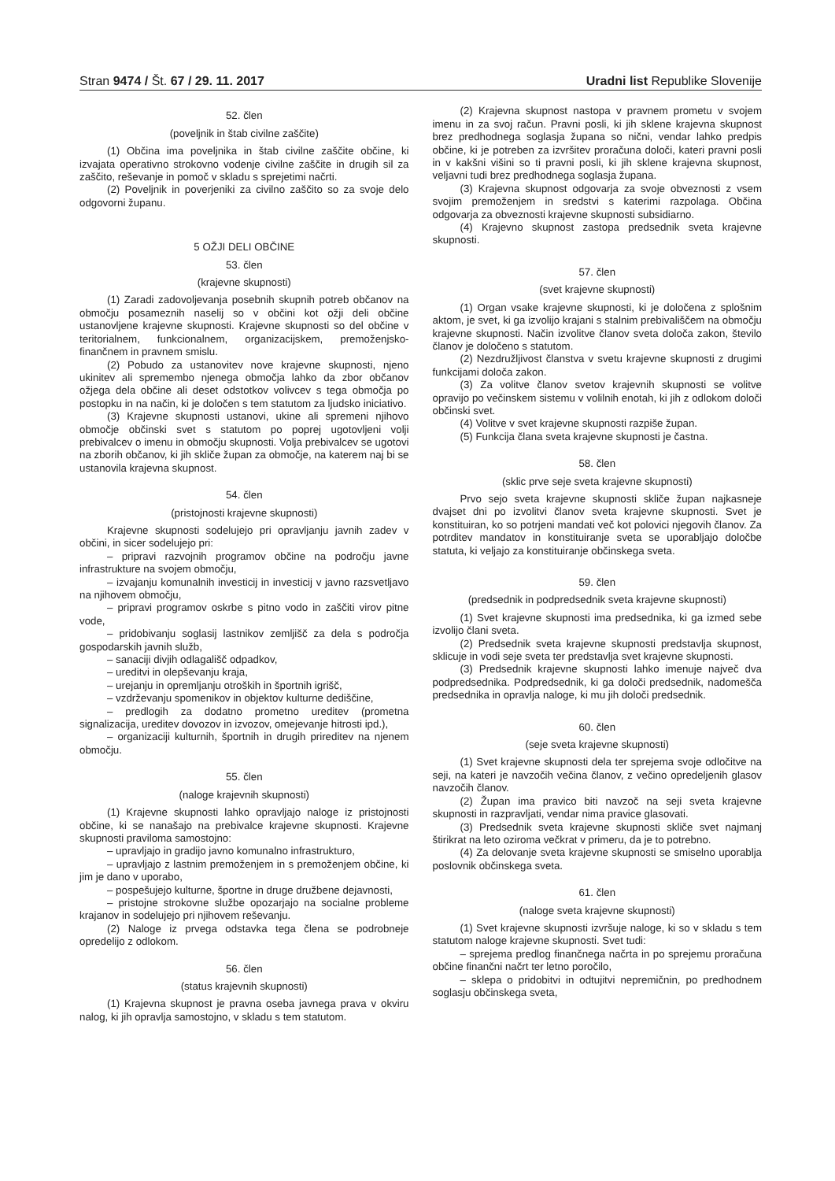Stran 9474 / Št. 67 / 29. 11. 2017
Uradni list Republike Slovenije
52. člen
(poveljnik in štab civilne zaščite)
(1) Občina ima poveljnika in štab civilne zaščite občine, ki izvajata operativno strokovno vodenje civilne zaščite in drugih sil za zaščito, reševanje in pomoč v skladu s sprejetimi načrti.
(2) Poveljnik in poverjeniki za civilno zaščito so za svoje delo odgovorni županu.
5 OŽJI DELI OBČINE
53. člen
(krajevne skupnosti)
(1) Zaradi zadovoljevanja posebnih skupnih potreb občanov na območju posameznih naselij so v občini kot ožji deli občine ustanovljene krajevne skupnosti. Krajevne skupnosti so del občine v teritorialnem, funkcionalnem, organizacijskem, premoženjsko-finančnem in pravnem smislu.
(2) Pobudo za ustanovitev nove krajevne skupnosti, njeno ukinitev ali spremembo njenega območja lahko da zbor občanov ožjega dela občine ali deset odstotkov volivcev s tega območja po postopku in na način, ki je določen s tem statutom za ljudsko iniciativo.
(3) Krajevne skupnosti ustanovi, ukine ali spremeni njihovo območje občinski svet s statutom po poprej ugotovljeni volji prebivalcev o imenu in območju skupnosti. Volja prebivalcev se ugotovi na zborih občanov, ki jih skliče župan za območje, na katerem naj bi se ustanovila krajevna skupnost.
54. člen
(pristojnosti krajevne skupnosti)
Krajevne skupnosti sodelujejo pri opravljanju javnih zadev v občini, in sicer sodelujejo pri:
– pripravi razvojnih programov občine na področju javne infrastrukture na svojem območju,
– izvajanju komunalnih investicij in investicij v javno razsvetljavo na njihovem območju,
– pripravi programov oskrbe s pitno vodo in zaščiti virov pitne vode,
– pridobivanju soglasij lastnikov zemljišč za dela s področja gospodarskih javnih služb,
– sanaciji divjih odlagališč odpadkov,
– ureditvi in olepševanju kraja,
– urejanju in opremljanju otroških in športnih igrišč,
– vzdrževanju spomenikov in objektov kulturne dediščine,
– predlogih za dodatno prometno ureditev (prometna signalizacija, ureditev dovozov in izvozov, omejevanje hitrosti ipd.),
– organizaciji kulturnih, športnih in drugih prireditev na njenem območju.
55. člen
(naloge krajevnih skupnosti)
(1) Krajevne skupnosti lahko opravljajo naloge iz pristojnosti občine, ki se nanašajo na prebivalce krajevne skupnosti. Krajevne skupnosti praviloma samostojno:
– upravljajo in gradijo javno komunalno infrastrukturo,
– upravljajo z lastnim premoženjem in s premoženjem občine, ki jim je dano v uporabo,
– pospešujejo kulturne, športne in druge družbene dejavnosti,
– pristojne strokovne službe opozarjajo na socialne probleme krajanov in sodelujejo pri njihovem reševanju.
(2) Naloge iz prvega odstavka tega člena se podrobneje opredelijo z odlokom.
56. člen
(status krajevnih skupnosti)
(1) Krajevna skupnost je pravna oseba javnega prava v okviru nalog, ki jih opravlja samostojno, v skladu s tem statutom.
(2) Krajevna skupnost nastopa v pravnem prometu v svojem imenu in za svoj račun. Pravni posli, ki jih sklene krajevna skupnost brez predhodnega soglasja župana so nični, vendar lahko predpis občine, ki je potreben za izvršitev proračuna določi, kateri pravni posli in v kakšni višini so ti pravni posli, ki jih sklene krajevna skupnost, veljavni tudi brez predhodnega soglasja župana.
(3) Krajevna skupnost odgovarja za svoje obveznosti z vsem svojim premoženjem in sredstvi s katerimi razpolaga. Občina odgovarja za obveznosti krajevne skupnosti subsidiarno.
(4) Krajevno skupnost zastopa predsednik sveta krajevne skupnosti.
57. člen
(svet krajevne skupnosti)
(1) Organ vsake krajevne skupnosti, ki je določena z splošnim aktom, je svet, ki ga izvolijo krajani s stalnim prebivališčem na območju krajevne skupnosti. Način izvolitve članov sveta določa zakon, število članov je določeno s statutom.
(2) Nezdružljivost članstva v svetu krajevne skupnosti z drugimi funkcijami določa zakon.
(3) Za volitve članov svetov krajevnih skupnosti se volitve opravijo po večinskem sistemu v volilnih enotah, ki jih z odlokom določi občinski svet.
(4) Volitve v svet krajevne skupnosti razpiše župan.
(5) Funkcija člana sveta krajevne skupnosti je častna.
58. člen
(sklic prve seje sveta krajevne skupnosti)
Prvo sejo sveta krajevne skupnosti skliče župan najkasneje dvajset dni po izvolitvi članov sveta krajevne skupnosti. Svet je konstituiran, ko so potrjeni mandati več kot polovici njegovih članov. Za potrditev mandatov in konstituiranje sveta se uporabljajo določbe statuta, ki veljajo za konstituiranje občinskega sveta.
59. člen
(predsednik in podpredsednik sveta krajevne skupnosti)
(1) Svet krajevne skupnosti ima predsednika, ki ga izmed sebe izvolijo člani sveta.
(2) Predsednik sveta krajevne skupnosti predstavlja skupnost, sklicuje in vodi seje sveta ter predstavlja svet krajevne skupnosti.
(3) Predsednik krajevne skupnosti lahko imenuje največ dva podpredsednika. Podpredsednik, ki ga določi predsednik, nadomešča predsednika in opravlja naloge, ki mu jih določi predsednik.
60. člen
(seje sveta krajevne skupnosti)
(1) Svet krajevne skupnosti dela ter sprejema svoje odločitve na seji, na kateri je navzočih večina članov, z večino opredeljenih glasov navzočih članov.
(2) Župan ima pravico biti navzoč na seji sveta krajevne skupnosti in razpravljati, vendar nima pravice glasovati.
(3) Predsednik sveta krajevne skupnosti skliče svet najmanj štirikrat na leto oziroma večkrat v primeru, da je to potrebno.
(4) Za delovanje sveta krajevne skupnosti se smiselno uporablja poslovnik občinskega sveta.
61. člen
(naloge sveta krajevne skupnosti)
(1) Svet krajevne skupnosti izvršuje naloge, ki so v skladu s tem statutom naloge krajevne skupnosti. Svet tudi:
– sprejema predlog finančnega načrta in po sprejemu proračuna občine finančni načrt ter letno poročilo,
– sklepa o pridobitvi in odtujitvi nepremičnin, po predhodnem soglasju občinskega sveta,